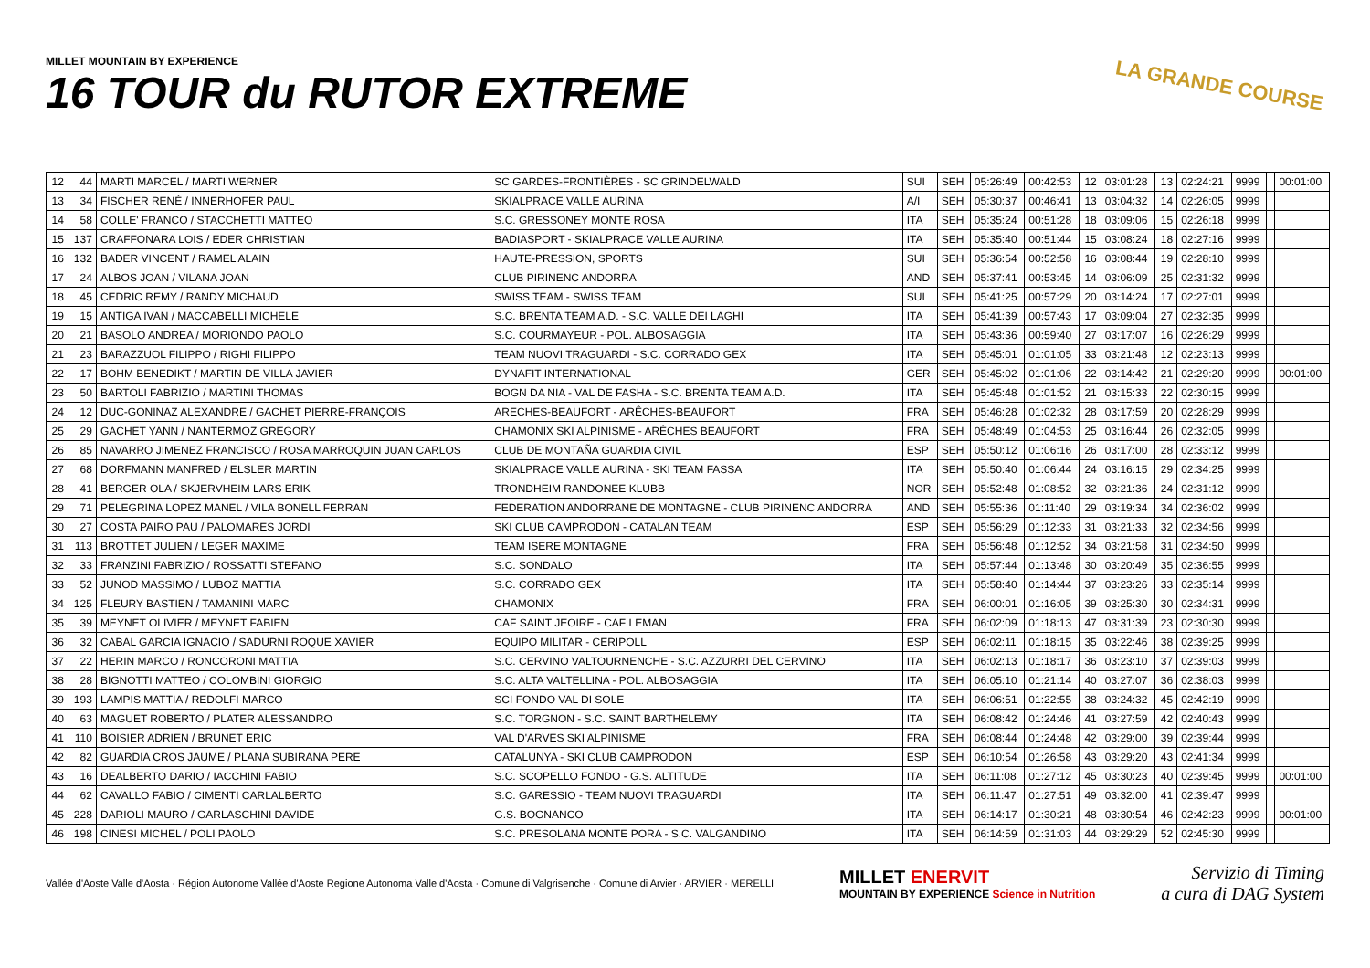MILLET MOUNTAIN BY EXPERIENCE
16 TOUR du RUTOR EXTREME
LA GRANDE COURSE
| 12 | 44 | MARTI MARCEL / MARTI WERNER | SC GARDES-FRONTIÈRES - SC GRINDELWALD | SUI | SEH | 05:26:49 | 00:42:53 | 12 | 03:01:28 | 13 | 02:24:21 | 9999 | | 00:01:00 |
| 13 | 34 | FISCHER RENÉ / INNERHOFER PAUL | SKIALPRACE VALLE AURINA | A/I | SEH | 05:30:37 | 00:46:41 | 13 | 03:04:32 | 14 | 02:26:05 | 9999 | | |
| 14 | 58 | COLLE' FRANCO / STACCHETTI MATTEO | S.C. GRESSONEY MONTE ROSA | ITA | SEH | 05:35:24 | 00:51:28 | 18 | 03:09:06 | 15 | 02:26:18 | 9999 | | |
| 15 | 137 | CRAFFONARA LOIS / EDER CHRISTIAN | BADIASPORT - SKIALPRACE VALLE AURINA | ITA | SEH | 05:35:40 | 00:51:44 | 15 | 03:08:24 | 18 | 02:27:16 | 9999 | | |
| 16 | 132 | BADER VINCENT / RAMEL ALAIN | HAUTE-PRESSION, SPORTS | SUI | SEH | 05:36:54 | 00:52:58 | 16 | 03:08:44 | 19 | 02:28:10 | 9999 | | |
| 17 | 24 | ALBOS JOAN / VILANA JOAN | CLUB PIRINENC ANDORRA | AND | SEH | 05:37:41 | 00:53:45 | 14 | 03:06:09 | 25 | 02:31:32 | 9999 | | |
| 18 | 45 | CEDRIC REMY / RANDY MICHAUD | SWISS TEAM - SWISS TEAM | SUI | SEH | 05:41:25 | 00:57:29 | 20 | 03:14:24 | 17 | 02:27:01 | 9999 | | |
| 19 | 15 | ANTIGA IVAN / MACCABELLI MICHELE | S.C. BRENTA TEAM A.D. - S.C. VALLE DEI LAGHI | ITA | SEH | 05:41:39 | 00:57:43 | 17 | 03:09:04 | 27 | 02:32:35 | 9999 | | |
| 20 | 21 | BASOLO ANDREA / MORIONDO PAOLO | S.C. COURMAYEUR - POL. ALBOSAGGIA | ITA | SEH | 05:43:36 | 00:59:40 | 27 | 03:17:07 | 16 | 02:26:29 | 9999 | | |
| 21 | 23 | BARAZZUOL FILIPPO / RIGHI FILIPPO | TEAM NUOVI TRAGUARDI - S.C. CORRADO GEX | ITA | SEH | 05:45:01 | 01:01:05 | 33 | 03:21:48 | 12 | 02:23:13 | 9999 | | |
| 22 | 17 | BOHM BENEDIKT / MARTIN DE VILLA JAVIER | DYNAFIT INTERNATIONAL | GER | SEH | 05:45:02 | 01:01:06 | 22 | 03:14:42 | 21 | 02:29:20 | 9999 | | 00:01:00 |
| 23 | 50 | BARTOLI FABRIZIO / MARTINI THOMAS | BOGN DA NIA - VAL DE FASHA - S.C. BRENTA TEAM A.D. | ITA | SEH | 05:45:48 | 01:01:52 | 21 | 03:15:33 | 22 | 02:30:15 | 9999 | | |
| 24 | 12 | DUC-GONINAZ ALEXANDRE / GACHET PIERRE-FRANÇOIS | ARECHES-BEAUFORT - ARÊCHES-BEAUFORT | FRA | SEH | 05:46:28 | 01:02:32 | 28 | 03:17:59 | 20 | 02:28:29 | 9999 | | |
| 25 | 29 | GACHET YANN / NANTERMOZ GREGORY | CHAMONIX SKI ALPINISME - ARÊCHES BEAUFORT | FRA | SEH | 05:48:49 | 01:04:53 | 25 | 03:16:44 | 26 | 02:32:05 | 9999 | | |
| 26 | 85 | NAVARRO JIMENEZ FRANCISCO / ROSA MARROQUIN JUAN CARLOS | CLUB DE MONTAÑA GUARDIA CIVIL | ESP | SEH | 05:50:12 | 01:06:16 | 26 | 03:17:00 | 28 | 02:33:12 | 9999 | | |
| 27 | 68 | DORFMANN MANFRED / ELSLER MARTIN | SKIALPRACE VALLE AURINA - SKI TEAM FASSA | ITA | SEH | 05:50:40 | 01:06:44 | 24 | 03:16:15 | 29 | 02:34:25 | 9999 | | |
| 28 | 41 | BERGER OLA / SKJERVHEIM LARS ERIK | TRONDHEIM RANDONEE KLUBB | NOR | SEH | 05:52:48 | 01:08:52 | 32 | 03:21:36 | 24 | 02:31:12 | 9999 | | |
| 29 | 71 | PELEGRINA LOPEZ MANEL / VILA BONELL FERRAN | FEDERATION ANDORRANE DE MONTAGNE - CLUB PIRINENC ANDORRA | AND | SEH | 05:55:36 | 01:11:40 | 29 | 03:19:34 | 34 | 02:36:02 | 9999 | | |
| 30 | 27 | COSTA PAIRO PAU / PALOMARES JORDI | SKI CLUB CAMPRODON - CATALAN TEAM | ESP | SEH | 05:56:29 | 01:12:33 | 31 | 03:21:33 | 32 | 02:34:56 | 9999 | | |
| 31 | 113 | BROTTET JULIEN / LEGER MAXIME | TEAM ISERE MONTAGNE | FRA | SEH | 05:56:48 | 01:12:52 | 34 | 03:21:58 | 31 | 02:34:50 | 9999 | | |
| 32 | 33 | FRANZINI FABRIZIO / ROSSATTI STEFANO | S.C. SONDALO | ITA | SEH | 05:57:44 | 01:13:48 | 30 | 03:20:49 | 35 | 02:36:55 | 9999 | | |
| 33 | 52 | JUNOD MASSIMO / LUBOZ MATTIA | S.C. CORRADO GEX | ITA | SEH | 05:58:40 | 01:14:44 | 37 | 03:23:26 | 33 | 02:35:14 | 9999 | | |
| 34 | 125 | FLEURY BASTIEN / TAMANINI MARC | CHAMONIX | FRA | SEH | 06:00:01 | 01:16:05 | 39 | 03:25:30 | 30 | 02:34:31 | 9999 | | |
| 35 | 39 | MEYNET OLIVIER / MEYNET FABIEN | CAF SAINT JEOIRE - CAF LEMAN | FRA | SEH | 06:02:09 | 01:18:13 | 47 | 03:31:39 | 23 | 02:30:30 | 9999 | | |
| 36 | 32 | CABAL GARCIA IGNACIO / SADURNI ROQUE XAVIER | EQUIPO MILITAR - CERIPOLL | ESP | SEH | 06:02:11 | 01:18:15 | 35 | 03:22:46 | 38 | 02:39:25 | 9999 | | |
| 37 | 22 | HERIN MARCO / RONCORONI MATTIA | S.C. CERVINO VALTOURNENCHE - S.C. AZZURRI DEL CERVINO | ITA | SEH | 06:02:13 | 01:18:17 | 36 | 03:23:10 | 37 | 02:39:03 | 9999 | | |
| 38 | 28 | BIGNOTTI MATTEO / COLOMBINI GIORGIO | S.C. ALTA VALTELLINA - POL. ALBOSAGGIA | ITA | SEH | 06:05:10 | 01:21:14 | 40 | 03:27:07 | 36 | 02:38:03 | 9999 | | |
| 39 | 193 | LAMPIS MATTIA / REDOLFI MARCO | SCI FONDO VAL DI SOLE | ITA | SEH | 06:06:51 | 01:22:55 | 38 | 03:24:32 | 45 | 02:42:19 | 9999 | | |
| 40 | 63 | MAGUET ROBERTO / PLATER ALESSANDRO | S.C. TORGNON - S.C. SAINT BARTHELEMY | ITA | SEH | 06:08:42 | 01:24:46 | 41 | 03:27:59 | 42 | 02:40:43 | 9999 | | |
| 41 | 110 | BOISIER ADRIEN / BRUNET ERIC | VAL D'ARVES SKI ALPINISME | FRA | SEH | 06:08:44 | 01:24:48 | 42 | 03:29:00 | 39 | 02:39:44 | 9999 | | |
| 42 | 82 | GUARDIA CROS JAUME / PLANA SUBIRANA PERE | CATALUNYA - SKI CLUB CAMPRODON | ESP | SEH | 06:10:54 | 01:26:58 | 43 | 03:29:20 | 43 | 02:41:34 | 9999 | | |
| 43 | 16 | DEALBERTO DARIO / IACCHINI FABIO | S.C. SCOPELLO FONDO - G.S. ALTITUDE | ITA | SEH | 06:11:08 | 01:27:12 | 45 | 03:30:23 | 40 | 02:39:45 | 9999 | | 00:01:00 |
| 44 | 62 | CAVALLO FABIO / CIMENTI CARLALBERTO | S.C. GARESSIO - TEAM NUOVI TRAGUARDI | ITA | SEH | 06:11:47 | 01:27:51 | 49 | 03:32:00 | 41 | 02:39:47 | 9999 | | |
| 45 | 228 | DARIOLI MAURO / GARLASCHINI DAVIDE | G.S. BOGNANCO | ITA | SEH | 06:14:17 | 01:30:21 | 48 | 03:30:54 | 46 | 02:42:23 | 9999 | | 00:01:00 |
| 46 | 198 | CINESI MICHEL / POLI PAOLO | S.C. PRESOLANA MONTE PORA - S.C. VALGANDINO | ITA | SEH | 06:14:59 | 01:31:03 | 44 | 03:29:29 | 52 | 02:45:30 | 9999 | | |
Vallée d'Aoste Valle d'Aosta · Région Autonome Vallée d'Aoste Regione Autonoma Valle d'Aosta · Comune di Valgrisenche · Comune di Arvier · ARVIER · MERELLI
MILLET ENERVIT
MOUNTAIN BY EXPERIENCE Science in Nutrition
Servizio di Timing
a cura di DAG System